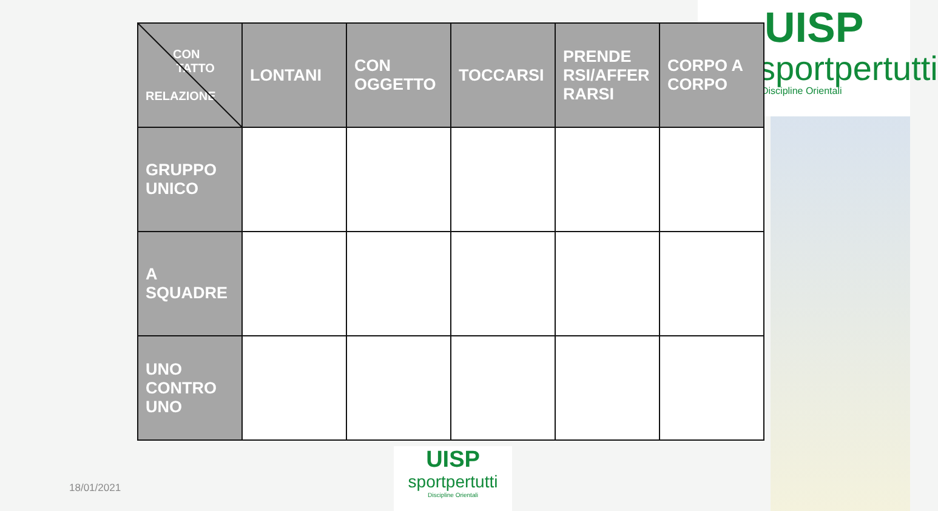UISP
sportpertutti
Discipline Orientali
| CON TATTO RELAZIONE | LONTANI | CON OGGETTO | TOCCARSI | PRENDE RSI/AFFER RARSI | CORPO A CORPO |
| --- | --- | --- | --- | --- | --- |
| GRUPPO UNICO | | | | | |
| A SQUADRE | | | | | |
| UNO CONTRO UNO | | | | | |
UISP
sportpertutti
Discipline Orientali
18/01/2021